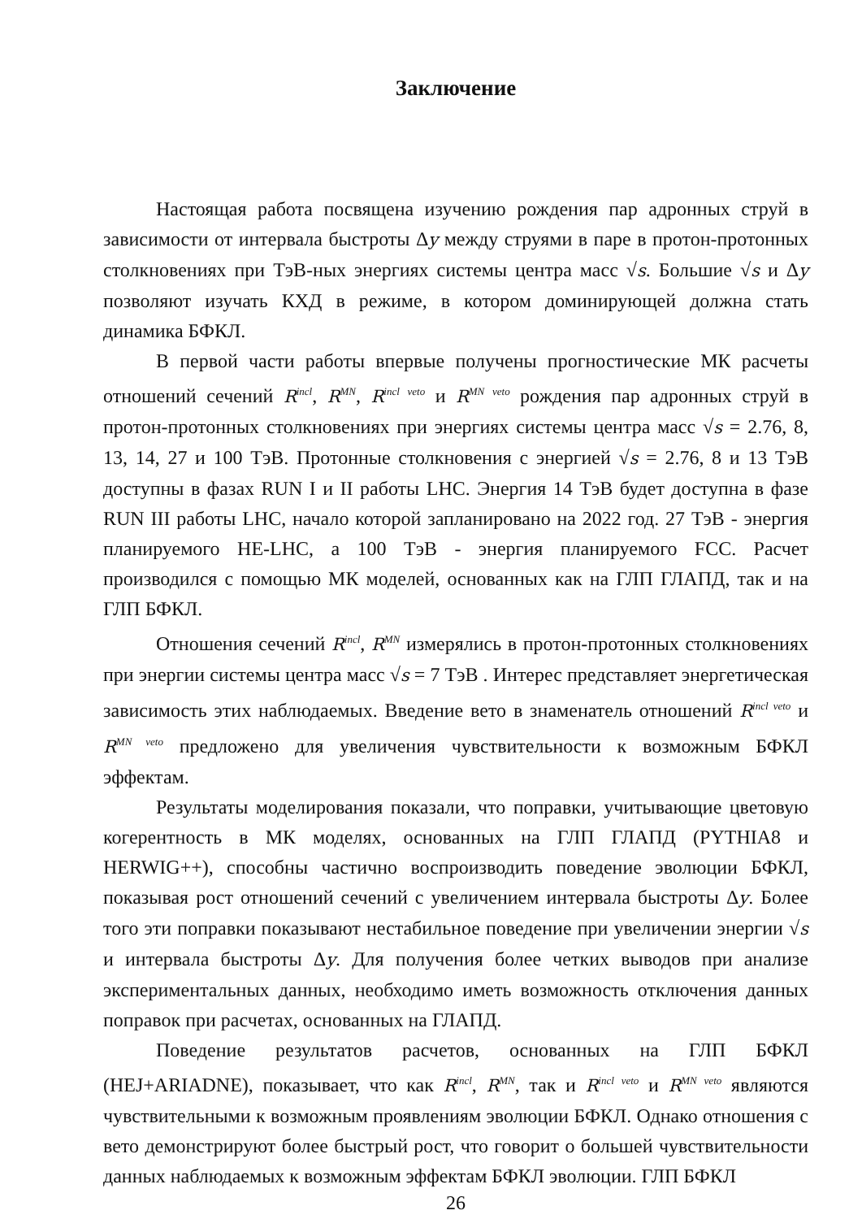Заключение
Настоящая работа посвящена изучению рождения пар адронных струй в зависимости от интервала быстроты Δy между струями в паре в протон-протонных столкновениях при ТэВ-ных энергиях системы центра масс √s. Большие √s и Δy позволяют изучать КХД в режиме, в котором доминирующей должна стать динамика БФКЛ.
В первой части работы впервые получены прогностические МК расчеты отношений сечений R<sup>incl</sup>, R<sup>MN</sup>, R<sup>incl veto</sup> и R<sup>MN veto</sup> рождения пар адронных струй в протон-протонных столкновениях при энергиях системы центра масс √s = 2.76, 8, 13, 14, 27 и 100 ТэВ. Протонные столкновения с энергией √s = 2.76, 8 и 13 ТэВ доступны в фазах RUN I и II работы LHC. Энергия 14 ТэВ будет доступна в фазе RUN III работы LHC, начало которой запланировано на 2022 год. 27 ТэВ - энергия планируемого HE-LHC, а 100 ТэВ - энергия планируемого FCC. Расчет производился с помощью МК моделей, основанных как на ГЛП ГЛАПД, так и на ГЛП БФКЛ.
Отношения сечений R<sup>incl</sup>, R<sup>MN</sup> измерялись в протон-протонных столкновениях при энергии системы центра масс √s = 7 ТэВ . Интерес представляет энергетическая зависимость этих наблюдаемых. Введение вето в знаменатель отношений R<sup>incl veto</sup> и R<sup>MN veto</sup> предложено для увеличения чувствительности к возможным БФКЛ эффектам.
Результаты моделирования показали, что поправки, учитывающие цветовую когерентность в МК моделях, основанных на ГЛП ГЛАПД (PYTHIA8 и HERWIG++), способны частично воспроизводить поведение эволюции БФКЛ, показывая рост отношений сечений с увеличением интервала быстроты Δy. Более того эти поправки показывают нестабильное поведение при увеличении энергии √s и интервала быстроты Δy. Для получения более четких выводов при анализе экспериментальных данных, необходимо иметь возможность отключения данных поправок при расчетах, основанных на ГЛАПД.
Поведение результатов расчетов, основанных на ГЛП БФКЛ (HEJ+ARIADNE), показывает, что как R<sup>incl</sup>, R<sup>MN</sup>, так и R<sup>incl veto</sup> и R<sup>MN veto</sup> являются чувствительными к возможным проявлениям эволюции БФКЛ. Однако отношения с вето демонстрируют более быстрый рост, что говорит о большей чувствительности данных наблюдаемых к возможным эффектам БФКЛ эволюции. ГЛП БФКЛ
26